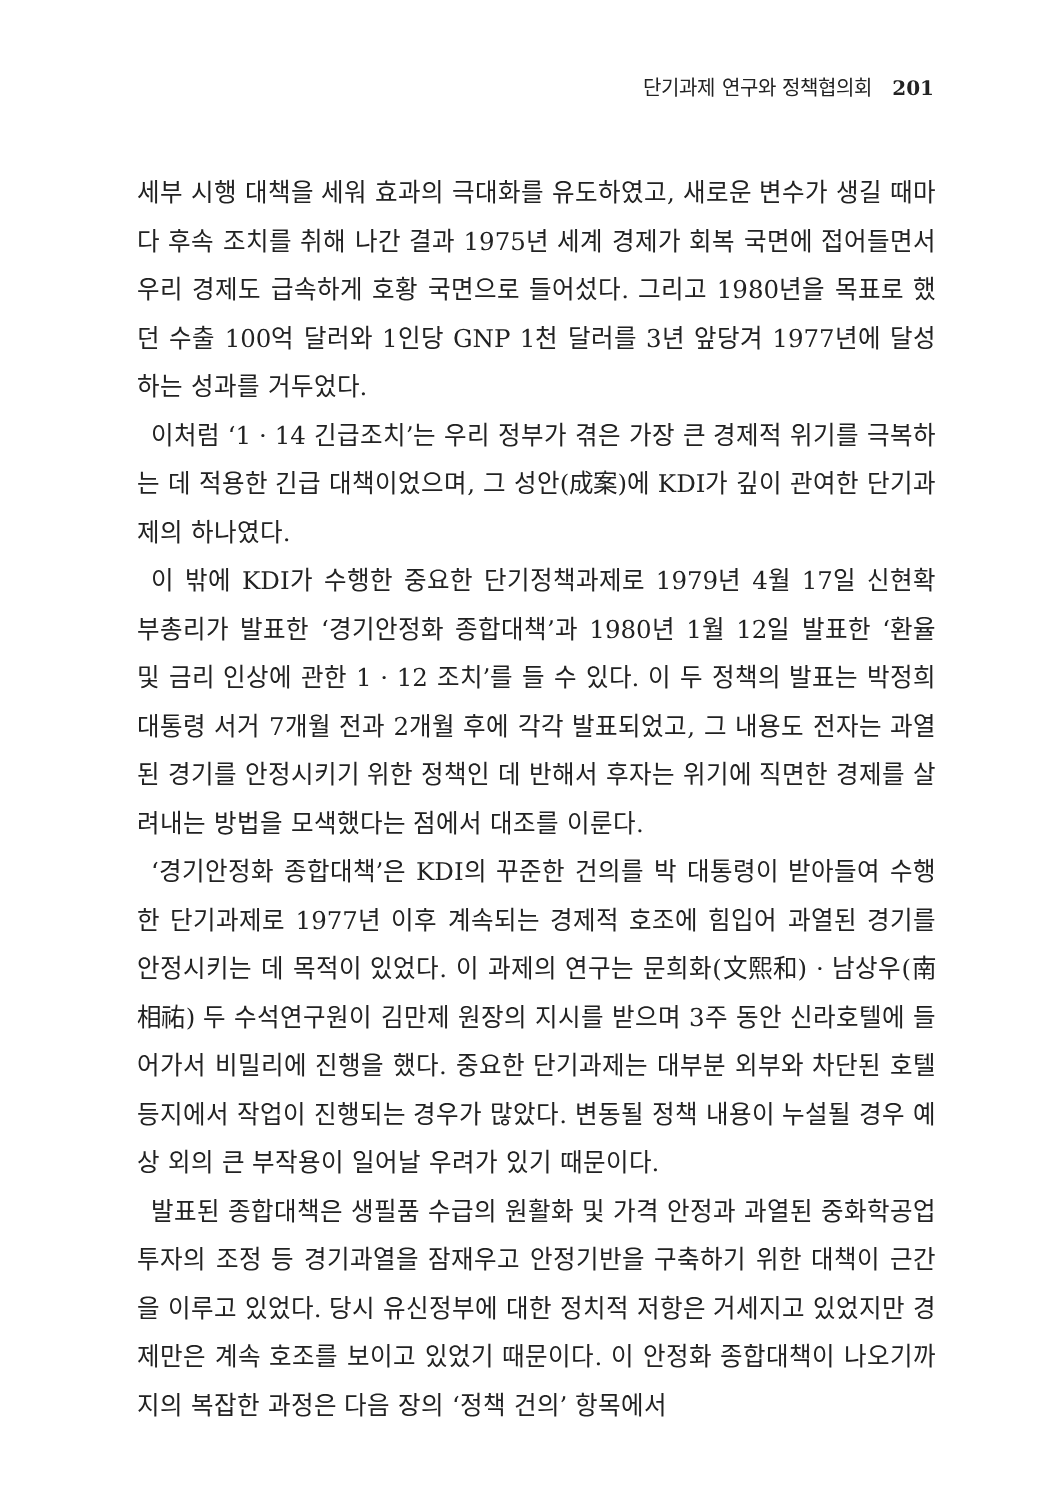단기과제 연구와 정책협의회 201
세부 시행 대책을 세워 효과의 극대화를 유도하였고, 새로운 변수가 생길 때마다 후속 조치를 취해 나간 결과 1975년 세계 경제가 회복 국면에 접어들면서 우리 경제도 급속하게 호황 국면으로 들어섰다. 그리고 1980년을 목표로 했던 수출 100억 달러와 1인당 GNP 1천 달러를 3년 앞당겨 1977년에 달성하는 성과를 거두었다.
이처럼 ‘1 · 14 긴급조치’는 우리 정부가 겪은 가장 큰 경제적 위기를 극복하는 데 적용한 긴급 대책이었으며, 그 성안(成案)에 KDI가 깊이 관여한 단기과제의 하나였다.
이 밖에 KDI가 수행한 중요한 단기정책과제로 1979년 4월 17일 신현확 부총리가 발표한 ‘경기안정화 종합대책’과 1980년 1월 12일 발표한 ‘환율 및 금리 인상에 관한 1 · 12 조치’를 들 수 있다. 이 두 정책의 발표는 박정희 대통령 서거 7개월 전과 2개월 후에 각각 발표되었고, 그 내용도 전자는 과열된 경기를 안정시키기 위한 정책인 데 반해서 후자는 위기에 직면한 경제를 살려내는 방법을 모색했다는 점에서 대조를 이룬다.
‘경기안정화 종합대책’은 KDI의 꾸준한 건의를 박 대통령이 받아들여 수행한 단기과제로 1977년 이후 계속되는 경제적 호조에 힘입어 과열된 경기를 안정시키는 데 목적이 있었다. 이 과제의 연구는 문희화(文熙和) · 남상우(南相祐) 두 수석연구원이 김만제 원장의 지시를 받으며 3주 동안 신라호텔에 들어가서 비밀리에 진행을 했다. 중요한 단기과제는 대부분 외부와 차단된 호텔 등지에서 작업이 진행되는 경우가 많았다. 변동될 정책 내용이 누설될 경우 예상 외의 큰 부작용이 일어날 우려가 있기 때문이다.
발표된 종합대책은 생필품 수급의 원활화 및 가격 안정과 과열된 중화학공업 투자의 조정 등 경기과열을 잠재우고 안정기반을 구축하기 위한 대책이 근간을 이루고 있었다. 당시 유신정부에 대한 정치적 저항은 거세지고 있었지만 경제만은 계속 호조를 보이고 있었기 때문이다. 이 안정화 종합대책이 나오기까지의 복잡한 과정은 다음 장의 ‘정책 건의’ 항목에서